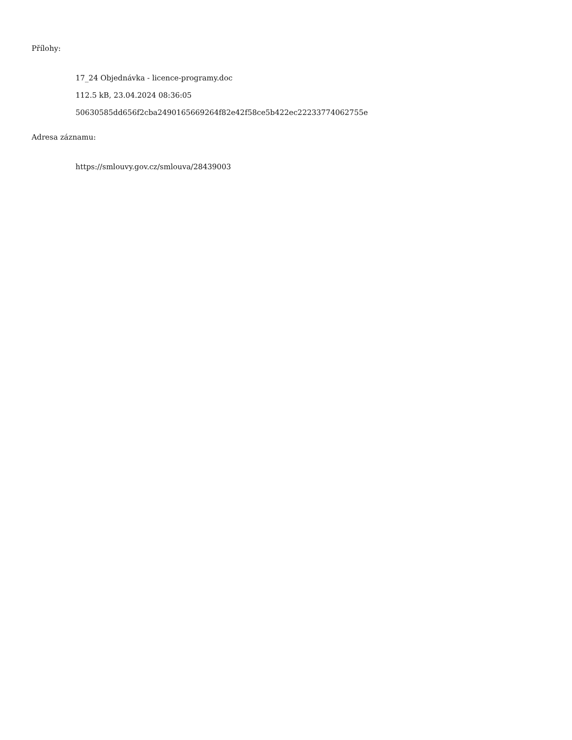Přílohy:
17_24 Objednávka - licence-programy.doc
112.5 kB, 23.04.2024 08:36:05
50630585dd656f2cba2490165669264f82e42f58ce5b422ec22233774062755e
Adresa záznamu:
https://smlouvy.gov.cz/smlouva/28439003